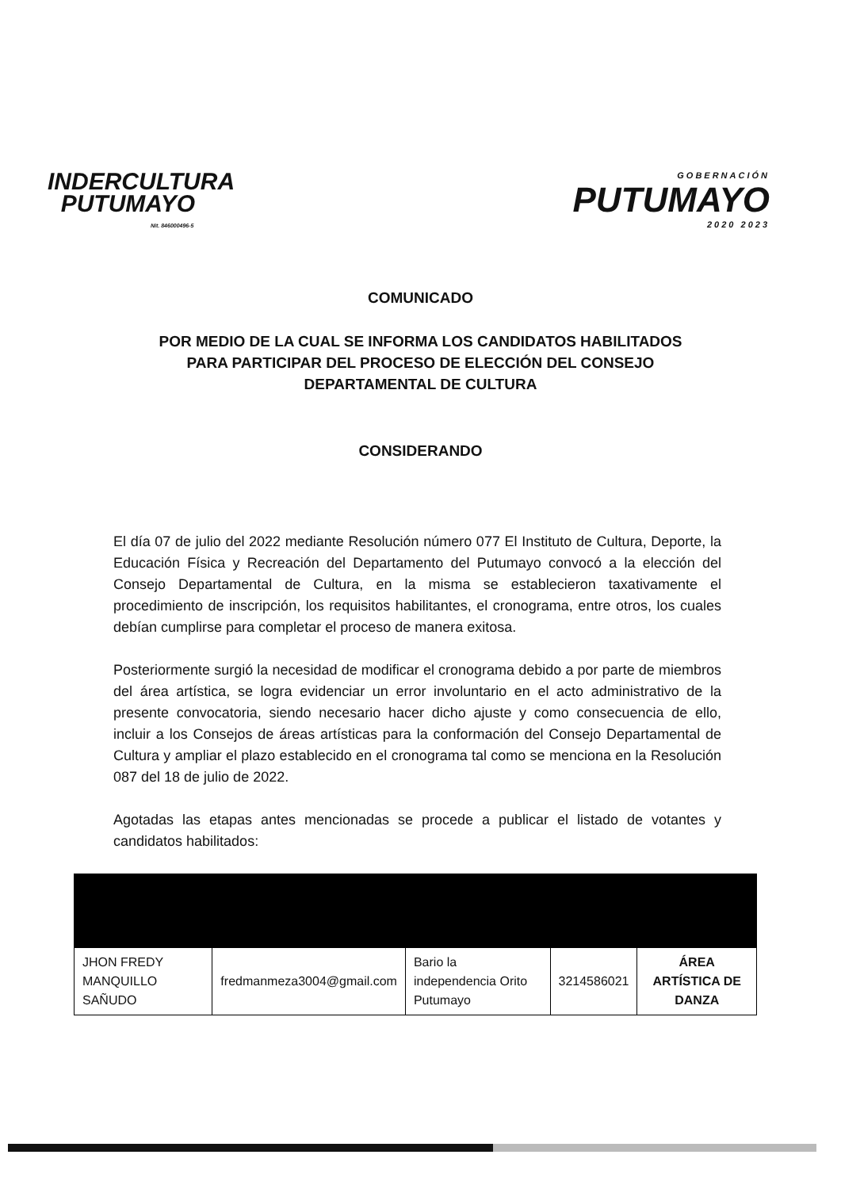INDERCULTURA
PUTUMAYO
Nit. 846000496-5
GOBERNACIÓN
PUTUMAYO
2020 2023
COMUNICADO
POR MEDIO DE LA CUAL SE INFORMA LOS CANDIDATOS HABILITADOS
PARA PARTICIPAR DEL PROCESO DE ELECCIÓN DEL CONSEJO
DEPARTAMENTAL DE CULTURA
CONSIDERANDO
El día 07 de julio del 2022 mediante Resolución número 077 El Instituto de Cultura, Deporte, la Educación Física y Recreación del Departamento del Putumayo convocó a la elección del Consejo Departamental de Cultura, en la misma se establecieron taxativamente el procedimiento de inscripción, los requisitos habilitantes, el cronograma, entre otros, los cuales debían cumplirse para completar el proceso de manera exitosa.
Posteriormente surgió la necesidad de modificar el cronograma debido a por parte de miembros del área artística, se logra evidenciar un error involuntario en el acto administrativo de la presente convocatoria, siendo necesario hacer dicho ajuste y como consecuencia de ello, incluir a los Consejos de áreas artísticas para la conformación del Consejo Departamental de Cultura y ampliar el plazo establecido en el cronograma tal como se menciona en la Resolución 087 del 18 de julio de 2022.
Agotadas las etapas antes mencionadas se procede a publicar el listado de votantes y candidatos habilitados:
| JHON FREDY MANQUILLO SAÑUDO | fredmanmeza3004@gmail.com | Bario la independencia Orito Putumayo | 3214586021 | ÁREA ARTÍSTICA DE DANZA |